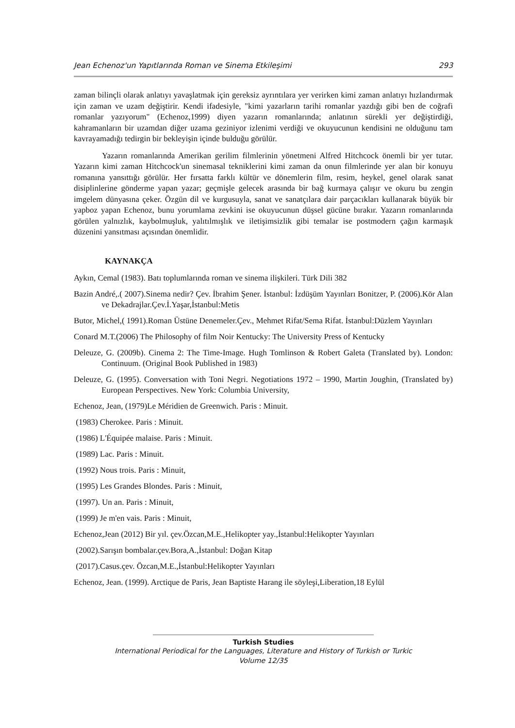Jean Echenoz'un Yapıtlarında Roman ve Sinema Etkileşimi 293
zaman bilinçli olarak anlatıyı yavaşlatmak için gereksiz ayrıntılara yer verirken kimi zaman anlatıyı hızlandırmak için zaman ve uzam değiştirir. Kendi ifadesiyle, "kimi yazarların tarihi romanlar yazdığı gibi ben de coğrafi romanlar yazıyorum" (Echenoz,1999) diyen yazarın romanlarında; anlatının sürekli yer değiştirdiği, kahramanların bir uzamdan diğer uzama geziniyor izlenimi verdiği ve okuyucunun kendisini ne olduğunu tam kavrayamadığı tedirgin bir bekleyişin içinde bulduğu görülür.
Yazarın romanlarında Amerikan gerilim filmlerinin yönetmeni Alfred Hitchcock önemli bir yer tutar. Yazarın kimi zaman Hitchcock'un sinemasal tekniklerini kimi zaman da onun filmlerinde yer alan bir konuyu romanına yansıttığı görülür. Her fırsatta farklı kültür ve dönemlerin film, resim, heykel, genel olarak sanat disiplinlerine gönderme yapan yazar; geçmişle gelecek arasında bir bağ kurmaya çalışır ve okuru bu zengin imgelem dünyasına çeker. Özgün dil ve kurgusuyla, sanat ve sanatçılara dair parçacıkları kullanarak büyük bir yapboz yapan Echenoz, bunu yorumlama zevkini ise okuyucunun düşsel gücüne bırakır. Yazarın romanlarında görülen yalnızlık, kaybolmuşluk, yalıtılmışlık ve iletişimsizlik gibi temalar ise postmodern çağın karmaşık düzenini yansıtması açısından önemlidir.
KAYNAKÇA
Aykın, Cemal (1983). Batı toplumlarında roman ve sinema ilişkileri. Türk Dili 382
Bazin André,.( 2007).Sinema nedir? Çev. İbrahim Şener. İstanbul: İzdüşüm Yayınları Bonitzer, P. (2006).Kör Alan ve Dekadrajlar.Çev.İ.Yaşar,İstanbul:Metis
Butor, Michel,( 1991).Roman Üstüne Denemeler.Çev., Mehmet Rifat/Sema Rifat. İstanbul:Düzlem Yayınları
Conard M.T.(2006) The Philosophy of film Noir Kentucky: The University Press of Kentucky
Deleuze, G. (2009b). Cinema 2: The Time-Image. Hugh Tomlinson & Robert Galeta (Translated by). London: Continuum. (Original Book Published in 1983)
Deleuze, G. (1995). Conversation with Toni Negri. Negotiations 1972 – 1990, Martin Joughin, (Translated by) European Perspectives. New York: Columbia University,
Echenoz, Jean, (1979)Le Méridien de Greenwich. Paris : Minuit.
(1983) Cherokee. Paris : Minuit.
(1986) L'Équipée malaise. Paris : Minuit.
(1989) Lac. Paris : Minuit.
(1992) Nous trois. Paris : Minuit,
(1995) Les Grandes Blondes. Paris : Minuit,
(1997). Un an. Paris : Minuit,
(1999) Je m'en vais. Paris : Minuit,
Echenoz,Jean (2012) Bir yıl. çev.Özcan,M.E.,Helikopter yay.,İstanbul:Helikopter Yayınları
(2002).Sarışın bombalar.çev.Bora,A.,İstanbul: Doğan Kitap
(2017).Casus.çev. Özcan,M.E.,İstanbul:Helikopter Yayınları
Echenoz, Jean. (1999). Arctique de Paris, Jean Baptiste Harang ile söyleşi,Liberation,18 Eylül
Turkish Studies
International Periodical for the Languages, Literature and History of Turkish or Turkic
Volume 12/35